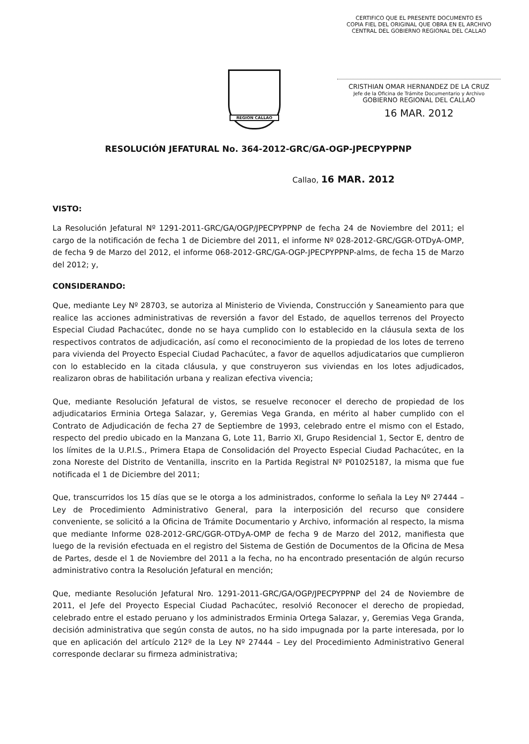CERTIFICO QUE EL PRESENTE DOCUMENTO ES
COPIA FIEL DEL ORIGINAL QUE OBRA EN EL ARCHIVO
CENTRAL DEL GOBIERNO REGIONAL DEL CALLAO
CRISTHIAN OMAR HERNANDEZ DE LA CRUZ
Jefe de la Oficina de Trámite Documentario y Archivo
GOBIERNO REGIONAL DEL CALLAO
16 MAR. 2012
REGION CALLAO
RESOLUCIÓN JEFATURAL No. 364-2012-GRC/GA-OGP-JPECPYPPNP
Callao, 16 MAR. 2012
VISTO:
La Resolución Jefatural Nº 1291-2011-GRC/GA/OGP/JPECPYPPNP de fecha 24 de Noviembre del 2011; el cargo de la notificación de fecha 1 de Diciembre del 2011, el informe Nº 028-2012-GRC/GGR-OTDyA-OMP, de fecha 9 de Marzo del 2012, el informe 068-2012-GRC/GA-OGP-JPECPYPPNP-alms, de fecha 15 de Marzo del 2012; y,
CONSIDERANDO:
Que, mediante Ley Nº 28703, se autoriza al Ministerio de Vivienda, Construcción y Saneamiento para que realice las acciones administrativas de reversión a favor del Estado, de aquellos terrenos del Proyecto Especial Ciudad Pachacútec, donde no se haya cumplido con lo establecido en la cláusula sexta de los respectivos contratos de adjudicación, así como el reconocimiento de la propiedad de los lotes de terreno para vivienda del Proyecto Especial Ciudad Pachacútec, a favor de aquellos adjudicatarios que cumplieron con lo establecido en la citada cláusula, y que construyeron sus viviendas en los lotes adjudicados, realizaron obras de habilitación urbana y realizan efectiva vivencia;
Que, mediante Resolución Jefatural de vistos, se resuelve reconocer el derecho de propiedad de los adjudicatarios Erminia Ortega Salazar, y, Geremias Vega Granda, en mérito al haber cumplido con el Contrato de Adjudicación de fecha 27 de Septiembre de 1993, celebrado entre el mismo con el Estado, respecto del predio ubicado en la Manzana G, Lote 11, Barrio XI, Grupo Residencial 1, Sector E, dentro de los límites de la U.P.I.S., Primera Etapa de Consolidación del Proyecto Especial Ciudad Pachacútec, en la zona Noreste del Distrito de Ventanilla, inscrito en la Partida Registral Nº P01025187, la misma que fue notificada el 1 de Diciembre del 2011;
Que, transcurridos los 15 días que se le otorga a los administrados, conforme lo señala la Ley Nº 27444 – Ley de Procedimiento Administrativo General, para la interposición del recurso que considere conveniente, se solicitó a la Oficina de Trámite Documentario y Archivo, información al respecto, la misma que mediante Informe 028-2012-GRC/GGR-OTDyA-OMP de fecha 9 de Marzo del 2012, manifiesta que luego de la revisión efectuada en el registro del Sistema de Gestión de Documentos de la Oficina de Mesa de Partes, desde el 1 de Noviembre del 2011 a la fecha, no ha encontrado presentación de algún recurso administrativo contra la Resolución Jefatural en mención;
Que, mediante Resolución Jefatural Nro. 1291-2011-GRC/GA/OGP/JPECPYPPNP del 24 de Noviembre de 2011, el Jefe del Proyecto Especial Ciudad Pachacútec, resolvió Reconocer el derecho de propiedad, celebrado entre el estado peruano y los administrados Erminia Ortega Salazar, y, Geremias Vega Granda, decisión administrativa que según consta de autos, no ha sido impugnada por la parte interesada, por lo que en aplicación del artículo 212º de la Ley Nº 27444 – Ley del Procedimiento Administrativo General corresponde declarar su firmeza administrativa;